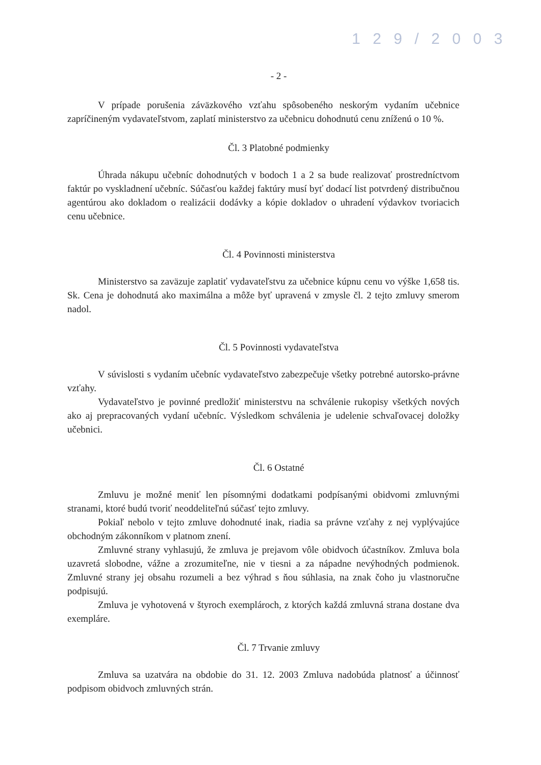1 2 9 / 2 0 0 3
- 2 -
V prípade porušenia záväzkového vzťahu spôsobeného neskorým vydaním učebnice zapríčineným vydavateľstvom, zaplatí ministerstvo za učebnicu dohodnutú cenu zníženú o 10 %.
Čl. 3 Platobné podmienky
Úhrada nákupu učebníc dohodnutých v bodoch 1 a 2 sa bude realizovať prostredníctvom faktúr po vyskladnení učebníc. Súčasťou každej faktúry musí byť dodací list potvrdený distribučnou agentúrou ako dokladom o realizácii dodávky a kópie dokladov o uhradení výdavkov tvoriacich cenu učebnice.
Čl. 4 Povinnosti ministerstva
Ministerstvo sa zaväzuje zaplatiť vydavateľstvu za učebnice kúpnu cenu vo výške 1,658 tis. Sk. Cena je dohodnutá ako maximálna a môže byť upravená v zmysle čl. 2 tejto zmluvy smerom nadol.
Čl. 5 Povinnosti vydavateľstva
V súvislosti s vydaním učebníc vydavateľstvo zabezpečuje všetky potrebné autorsko-právne vzťahy.
Vydavateľstvo je povinné predložiť ministerstvu na schválenie rukopisy všetkých nových ako aj prepracovaných vydaní učebníc. Výsledkom schválenia je udelenie schvaľovacej doložky učebnici.
Čl. 6 Ostatné
Zmluvu je možné meniť len písomnými dodatkami podpísanými obidvomi zmluvnými stranami, ktoré budú tvoriť neoddeliteľnú súčasť tejto zmluvy.
Pokiaľ nebolo v tejto zmluve dohodnuté inak, riadia sa právne vzťahy z nej vyplývajúce obchodným zákonníkom v platnom znení.
Zmluvné strany vyhlasujú, že zmluva je prejavom vôle obidvoch účastníkov. Zmluva bola uzavretá slobodne, vážne a zrozumiteľne, nie v tiesni a za nápadne nevýhodných podmienok. Zmluvné strany jej obsahu rozumeli a bez výhrad s ňou súhlasia, na znak čoho ju vlastnoručne podpisujú.
Zmluva je vyhotovená v štyroch exemplároch, z ktorých každá zmluvná strana dostane dva exempláre.
Čl. 7 Trvanie zmluvy
Zmluva sa uzatvára na obdobie do 31. 12. 2003 Zmluva nadobúda platnosť a účinnosť podpisom obidvoch zmluvných strán.